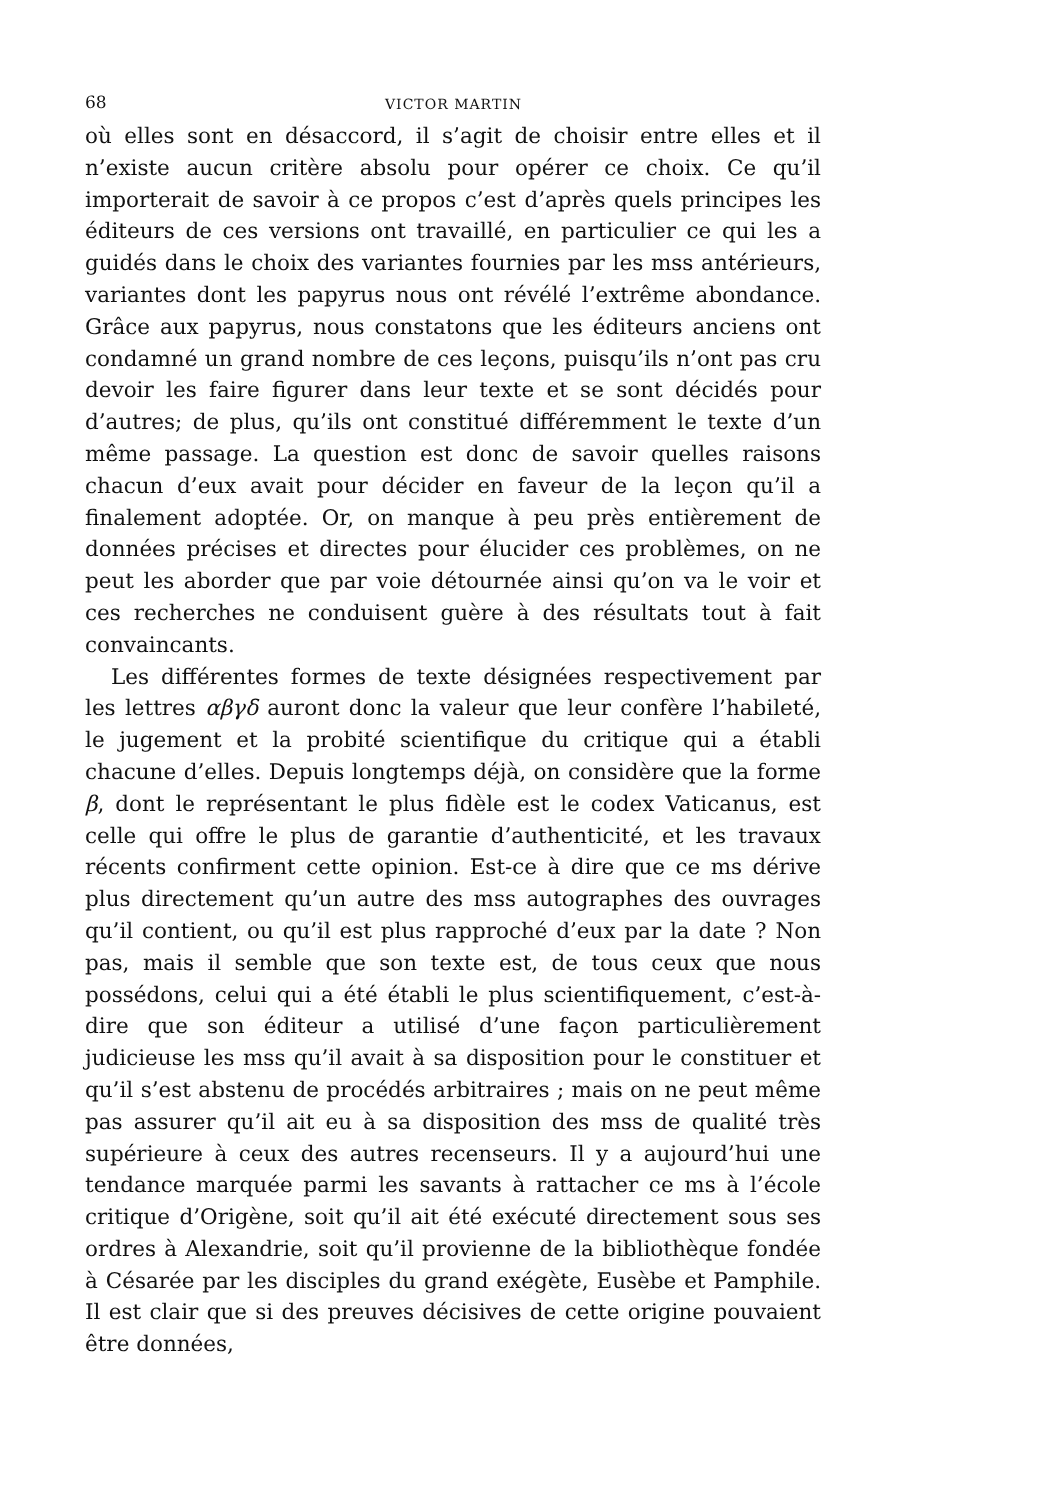68 VICTOR MARTIN
où elles sont en désaccord, il s’agit de choisir entre elles et il n’existe aucun critère absolu pour opérer ce choix. Ce qu’il importerait de savoir à ce propos c’est d’après quels principes les éditeurs de ces versions ont travaillé, en particulier ce qui les a guidés dans le choix des variantes fournies par les mss antérieurs, variantes dont les papyrus nous ont révélé l’extrême abondance. Grâce aux papyrus, nous constatons que les éditeurs anciens ont condamné un grand nombre de ces leçons, puisqu’ils n’ont pas cru devoir les faire figurer dans leur texte et se sont décidés pour d’autres; de plus, qu’ils ont constitué différemment le texte d’un même passage. La question est donc de savoir quelles raisons chacun d’eux avait pour décider en faveur de la leçon qu’il a finalement adoptée. Or, on manque à peu près entièrement de données précises et directes pour élucider ces problèmes, on ne peut les aborder que par voie détournée ainsi qu’on va le voir et ces recherches ne conduisent guère à des résultats tout à fait convaincants.
Les différentes formes de texte désignées respectivement par les lettres αβγδ auront donc la valeur que leur confère l’habileté, le jugement et la probité scientifique du critique qui a établi chacune d’elles. Depuis longtemps déjà, on considère que la forme β, dont le représentant le plus fidèle est le codex Vaticanus, est celle qui offre le plus de garantie d’authenticité, et les travaux récents confirment cette opinion. Est-ce à dire que ce ms dérive plus directement qu’un autre des mss autographes des ouvrages qu’il contient, ou qu’il est plus rapproché d’eux par la date ? Non pas, mais il semble que son texte est, de tous ceux que nous possédons, celui qui a été établi le plus scientifiquement, c’est-à-dire que son éditeur a utilisé d’une façon particulièrement judicieuse les mss qu’il avait à sa disposition pour le constituer et qu’il s’est abstenu de procédés arbitraires ; mais on ne peut même pas assurer qu’il ait eu à sa disposition des mss de qualité très supérieure à ceux des autres recenseurs. Il y a aujourd’hui une tendance marquée parmi les savants à rattacher ce ms à l’école critique d’Origène, soit qu’il ait été exécuté directement sous ses ordres à Alexandrie, soit qu’il provienne de la bibliothèque fondée à Césarée par les disciples du grand exégète, Eusèbe et Pamphile. Il est clair que si des preuves décisives de cette origine pouvaient être données,